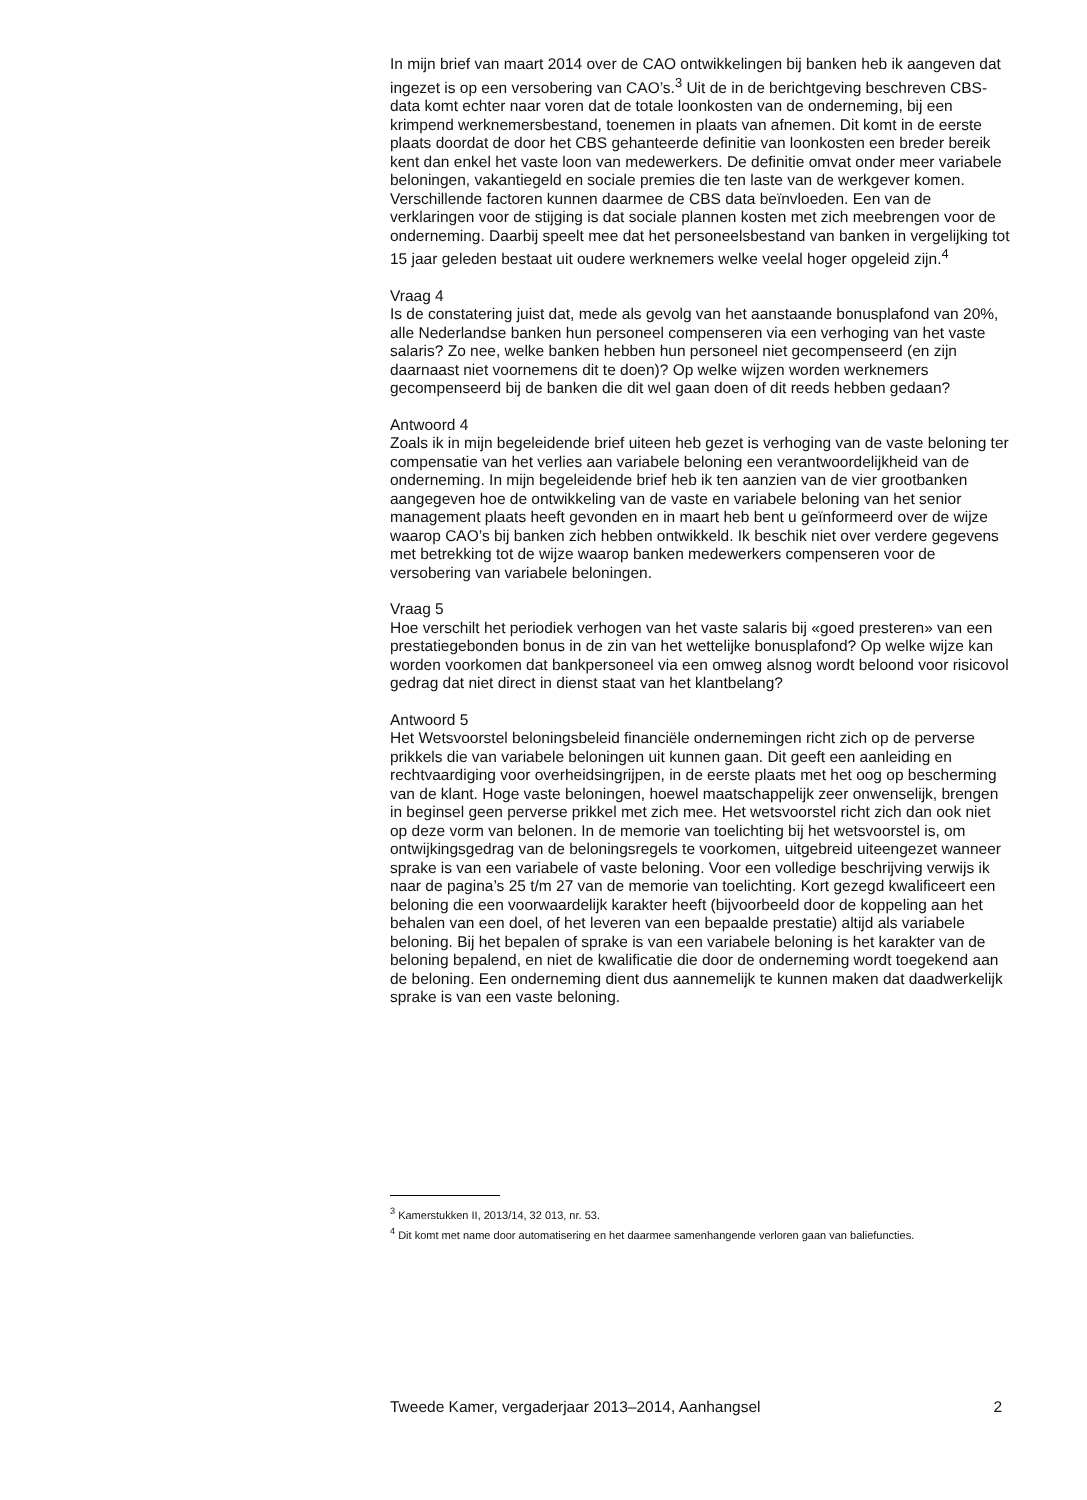In mijn brief van maart 2014 over de CAO ontwikkelingen bij banken heb ik aangeven dat ingezet is op een versobering van CAO’s.<sup>3</sup> Uit de in de berichtgeving beschreven CBS-data komt echter naar voren dat de totale loonkosten van de onderneming, bij een krimpend werknemersbestand, toenemen in plaats van afnemen. Dit komt in de eerste plaats doordat de door het CBS gehanteerde definitie van loonkosten een breder bereik kent dan enkel het vaste loon van medewerkers. De definitie omvat onder meer variabele beloningen, vakantiegeld en sociale premies die ten laste van de werkgever komen. Verschillende factoren kunnen daarmee de CBS data beïnvloeden. Een van de verklaringen voor de stijging is dat sociale plannen kosten met zich meebrengen voor de onderneming. Daarbij speelt mee dat het personeelsbestand van banken in vergelijking tot 15 jaar geleden bestaat uit oudere werknemers welke veelal hoger opgeleid zijn.<sup>4</sup>
Vraag 4
Is de constatering juist dat, mede als gevolg van het aanstaande bonusplafond van 20%, alle Nederlandse banken hun personeel compenseren via een verhoging van het vaste salaris? Zo nee, welke banken hebben hun personeel niet gecompenseerd (en zijn daarnaast niet voornemens dit te doen)? Op welke wijzen worden werknemers gecompenseerd bij de banken die dit wel gaan doen of dit reeds hebben gedaan?
Antwoord 4
Zoals ik in mijn begeleidende brief uiteen heb gezet is verhoging van de vaste beloning ter compensatie van het verlies aan variabele beloning een verantwoordelijkheid van de onderneming. In mijn begeleidende brief heb ik ten aanzien van de vier grootbanken aangegeven hoe de ontwikkeling van de vaste en variabele beloning van het senior management plaats heeft gevonden en in maart heb bent u geïnformeerd over de wijze waarop CAO’s bij banken zich hebben ontwikkeld. Ik beschik niet over verdere gegevens met betrekking tot de wijze waarop banken medewerkers compenseren voor de versobering van variabele beloningen.
Vraag 5
Hoe verschilt het periodiek verhogen van het vaste salaris bij «goed presteren» van een prestatiegebonden bonus in de zin van het wettelijke bonusplafond? Op welke wijze kan worden voorkomen dat bankpersoneel via een omweg alsnog wordt beloond voor risicovol gedrag dat niet direct in dienst staat van het klantbelang?
Antwoord 5
Het Wetsvoorstel beloningsbeleid financiële ondernemingen richt zich op de perverse prikkels die van variabele beloningen uit kunnen gaan. Dit geeft een aanleiding en rechtvaardiging voor overheidsingrijpen, in de eerste plaats met het oog op bescherming van de klant. Hoge vaste beloningen, hoewel maatschappelijk zeer onwenselijk, brengen in beginsel geen perverse prikkel met zich mee. Het wetsvoorstel richt zich dan ook niet op deze vorm van belonen. In de memorie van toelichting bij het wetsvoorstel is, om ontwijkingsgedrag van de beloningsregels te voorkomen, uitgebreid uiteengezet wanneer sprake is van een variabele of vaste beloning. Voor een volledige beschrijving verwijs ik naar de pagina’s 25 t/m 27 van de memorie van toelichting. Kort gezegd kwalificeert een beloning die een voorwaardelijk karakter heeft (bijvoorbeeld door de koppeling aan het behalen van een doel, of het leveren van een bepaalde prestatie) altijd als variabele beloning. Bij het bepalen of sprake is van een variabele beloning is het karakter van de beloning bepalend, en niet de kwalificatie die door de onderneming wordt toegekend aan de beloning. Een onderneming dient dus aannemelijk te kunnen maken dat daadwerkelijk sprake is van een vaste beloning.
<sup>3</sup> Kamerstukken II, 2013/14, 32 013, nr. 53.
<sup>4</sup> Dit komt met name door automatisering en het daarmee samenhangende verloren gaan van baliefuncties.
Tweede Kamer, vergaderjaar 2013–2014, Aanhangsel 2